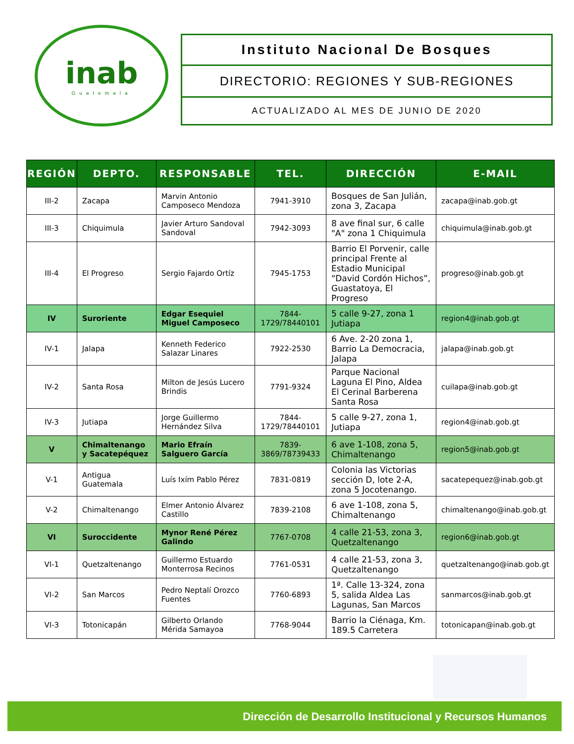inab
Guatemala
Instituto Nacional De Bosques
DIRECTORIO: REGIONES Y SUB-REGIONES
ACTUALIZADO AL MES DE JUNIO DE 2020
| REGIÓN | DEPTO. | RESPONSABLE | TEL. | DIRECCIÓN | E-MAIL |
| --- | --- | --- | --- | --- | --- |
| III-2 | Zacapa | Marvin Antonio Camposeco Mendoza | 7941-3910 | Bosques de San Julián, zona 3, Zacapa | zacapa@inab.gob.gt |
| III-3 | Chiquimula | Javier Arturo Sandoval Sandoval | 7942-3093 | 8 ave final sur, 6 calle "A" zona 1 Chiquimula | chiquimula@inab.gob.gt |
| III-4 | El Progreso | Sergio Fajardo Ortíz | 7945-1753 | Barrio El Porvenir, calle principal Frente al Estadio Municipal “David Cordón Hichos”, Guastatoya, El Progreso | progreso@inab.gob.gt |
| IV | Suroriente | Edgar Esequiel Miguel Camposeco | 7844-1729/78440101 | 5 calle 9-27, zona 1 Jutiapa | region4@inab.gob.gt |
| IV-1 | Jalapa | Kenneth Federico Salazar Linares | 7922-2530 | 6 Ave. 2-20 zona 1, Barrio La Democracia, Jalapa | jalapa@inab.gob.gt |
| IV-2 | Santa Rosa | Milton de Jesús Lucero Brindis | 7791-9324 | Parque Nacional Laguna El Pino, Aldea El Cerinal Barberena Santa Rosa | cuilapa@inab.gob.gt |
| IV-3 | Jutiapa | Jorge Guillermo Hernández Silva | 7844-1729/78440101 | 5 calle 9-27, zona 1, Jutiapa | region4@inab.gob.gt |
| V | Chimaltenango y Sacatepéquez | Mario Efraín Salguero García | 7839-3869/78739433 | 6 ave 1-108, zona 5, Chimaltenango | region5@inab.gob.gt |
| V-1 | Antigua Guatemala | Luís Ixím Pablo Pérez | 7831-0819 | Colonia las Victorias sección D, lote 2-A, zona 5 Jocotenango. | sacatepequez@inab.gob.gt |
| V-2 | Chimaltenango | Elmer Antonio Álvarez Castillo | 7839-2108 | 6 ave 1-108, zona 5, Chimaltenango | chimaltenango@inab.gob.gt |
| VI | Suroccidente | Mynor René Pérez Galindo | 7767-0708 | 4 calle 21-53, zona 3, Quetzaltenango | region6@inab.gob.gt |
| VI-1 | Quetzaltenango | Guillermo Estuardo Monterrosa Recinos | 7761-0531 | 4 calle 21-53, zona 3, Quetzaltenango | quetzaltenango@inab.gob.gt |
| VI-2 | San Marcos | Pedro Neptalí Orozco Fuentes | 7760-6893 | 1ª. Calle 13-324, zona 5, salida Aldea Las Lagunas, San Marcos | sanmarcos@inab.gob.gt |
| VI-3 | Totonicapán | Gilberto Orlando Mérida Samayoa | 7768-9044 | Barrio la Ciénaga, Km. 189.5 Carretera | totonicapan@inab.gob.gt |
Dirección de Desarrollo Institucional y Recursos Humanos